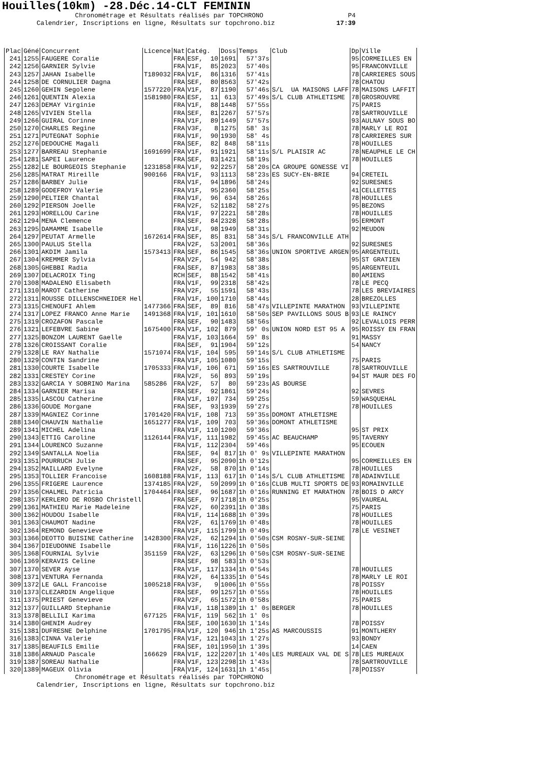Houilles(10km) -28.Déc.14-CLT FEMININ
Chronométrage et Résultats réalisés par TOPCHRONO P4 Calendrier, Inscriptions en ligne, Résultats sur topchrono.biz 17:39
| Plac | Géné | Concurrent | Licence | Nat | Catég. | Doss | Temps | Club | Dp | Ville |
| --- | --- | --- | --- | --- | --- | --- | --- | --- | --- | --- |
| 241 | 1255 | FAUGERE Coralie | | FRA | ESF, 10 | 1691 | 57'37s | | 95 | CORMEILLES EN |
| 242 | 1256 | GARNIER Sylvie | | FRA | V1F, 85 | 2023 | 57'40s | | 95 | FRANCONVILLE |
| 243 | 1257 | JAHAN Isabelle | T189032 | FRA | V1F, 86 | 1316 | 57'41s | | 78 | CARRIERES SOUS |
| 244 | 1258 | DE CORNULIER Dagna | | FRA | SEF, 80 | 8563 | 57'42s | | 78 | CHATOU |
| 245 | 1260 | GEHIN Segolene | 1577220 | FRA | V1F, 87 | 1190 | 57'46s | S/L UA MAISONS LAFF | 78 | MAISONS LAFFIT |
| 246 | 1261 | QUENTIN Alexia | 1581980 | FRA | ESF, 11 | 613 | 57'49s | S/L CLUB ATHLETISME | 78 | GROSROUVRE |
| 247 | 1263 | DEMAY Virginie | | FRA | V1F, 88 | 1448 | 57'55s | | 75 | PARIS |
| 248 | 1265 | VIVIEN Stella | | FRA | SEF, 81 | 2267 | 57'57s | | 78 | SARTROUVILLE |
| 249 | 1266 | GUIRAL Corinne | | FRA | V1F, 89 | 1449 | 57'57s | | 93 | AULNAY SOUS BO |
| 250 | 1270 | CHARLES Regine | | FRA | V3F, 8 | 1275 | 58' 3s | | 78 | MARLY LE ROI |
| 251 | 1271 | PUTEGNAT Sophie | | FRA | V1F, 90 | 1930 | 58' 4s | | 78 | CARRIERES SUR |
| 252 | 1276 | DEDOUCHE Magali | | FRA | SEF, 82 | 848 | 58'11s | | 78 | HOUILLES |
| 253 | 1277 | BARREAU Stephanie | 1691699 | FRA | V1F, 91 | 1921 | 58'11s | S/L PLAISIR AC | 78 | NEAUPHLE LE CH |
| 254 | 1281 | SAPEI Laurence | | FRA | SEF, 83 | 1421 | 58'19s | | 78 | HOUILLES |
| 255 | 1282 | LE BOURGEOIS Stephanie | 1231858 | FRA | V1F, 92 | 2257 | 58'20s | CA GROUPE GONESSE VI | | |
| 256 | 1285 | MATRAT Mireille | 900166 | FRA | V1F, 93 | 1113 | 58'23s | ES SUCY-EN-BRIE | 94 | CRETEIL |
| 257 | 1286 | BARBEY Julie | | FRA | V1F, 94 | 1896 | 58'24s | | 92 | SURESNES |
| 258 | 1289 | GODEFROY Valerie | | FRA | V1F, 95 | 2360 | 58'25s | | 41 | CELLETTES |
| 259 | 1290 | PELTIER Chantal | | FRA | V1F, 96 | 634 | 58'26s | | 78 | HOUILLES |
| 260 | 1292 | PIERSON Joelle | | FRA | V2F, 52 | 1182 | 58'27s | | 95 | BEZONS |
| 261 | 1293 | HORELLOU Carine | | FRA | V1F, 97 | 2221 | 58'28s | | 78 | HOUILLES |
| 262 | 1294 | MENA Clemence | | FRA | SEF, 84 | 2328 | 58'28s | | 95 | ERMONT |
| 263 | 1295 | DAMAMME Isabelle | | FRA | V1F, 98 | 1949 | 58'31s | | 92 | MEUDON |
| 264 | 1297 | PEUTAT Armelle | 1672614 | FRA | SEF, 85 | 831 | 58'34s | S/L FRANCONVILLE ATH | | |
| 265 | 1300 | PAULUS Stella | | FRA | V2F, 53 | 2001 | 58'36s | | 92 | SURESNES |
| 266 | 1301 | AKDIM Jamila | 1573413 | FRA | SEF, 86 | 1545 | 58'36s | UNION SPORTIVE ARGEN | 95 | ARGENTEUIL |
| 267 | 1304 | KREMMER Sylvia | | FRA | V2F, 54 | 942 | 58'38s | | 95 | ST GRATIEN |
| 268 | 1305 | GHEBBI Radia | | FRA | SEF, 87 | 1983 | 58'38s | | 95 | ARGENTEUIL |
| 269 | 1307 | DELACROIX Ting | | RCH | SEF, 88 | 1542 | 58'41s | | 80 | AMIENS |
| 270 | 1308 | MADALENO Elisabeth | | FRA | V1F, 99 | 2318 | 58'42s | | 78 | LE PECQ |
| 271 | 1310 | MAROT Catherine | | FRA | V2F, 55 | 1591 | 58'43s | | 78 | LES BREVIAIRES |
| 272 | 1311 | ROUSSE DILLENSCHNEIDER Hel | | FRA | V1F, 100 | 1710 | 58'44s | | 28 | BREZOLLES |
| 273 | 1315 | CHENOUFI Ahlem | 1477366 | FRA | SEF, 89 | 816 | 58'47s | VILLEPINTE MARATHON | 93 | VILLEPINTE |
| 274 | 1317 | LOPEZ FRANCO Anne Marie | 1491368 | FRA | V1F, 101 | 1610 | 58'50s | SEP PAVILLONS SOUS B | 93 | LE RAINCY |
| 275 | 1319 | CROZAFON Pascale | | FRA | SEF, 90 | 1483 | 58'56s | | 92 | LEVALLOIS PERR |
| 276 | 1321 | LEFEBVRE Sabine | 1675400 | FRA | V1F, 102 | 879 | 59' 0s | UNION NORD EST 95 A | 95 | ROISSY EN FRAN |
| 277 | 1325 | BONZOM LAURENT Gaelle | | FRA | V1F, 103 | 1664 | 59' 8s | | 91 | MASSY |
| 278 | 1326 | CROISSANT Coralie | | FRA | SEF, 91 | 1904 | 59'12s | | 54 | NANCY |
| 279 | 1328 | LE RAY Nathalie | 1571074 | FRA | V1F, 104 | 595 | 59'14s | S/L CLUB ATHLETISME | | |
| 280 | 1329 | CONTIN Sandrine | | FRA | V1F, 105 | 1080 | 59'15s | | 75 | PARIS |
| 281 | 1330 | COURTE Isabelle | 1705333 | FRA | V1F, 106 | 671 | 59'16s | ES SARTROUVILLE | 78 | SARTROUVILLE |
| 282 | 1331 | CRESTEY Corine | | FRA | V2F, 56 | 893 | 59'19s | | 94 | ST MAUR DES FO |
| 283 | 1332 | GARCIA Y SOBRINO Marina | 585286 | FRA | V2F, 57 | 80 | 59'23s | AS BOURSE | | |
| 284 | 1334 | GARNIER Marisa | | FRA | SEF, 92 | 1861 | 59'24s | | 92 | SEVRES |
| 285 | 1335 | LASCOU Catherine | | FRA | V1F, 107 | 734 | 59'25s | | 59 | WASQUEHAL |
| 286 | 1336 | GOUDE Morgane | | FRA | SEF, 93 | 1939 | 59'27s | | 78 | HOUILLES |
| 287 | 1339 | MAGNIEZ Corinne | 1701420 | FRA | V1F, 108 | 713 | 59'35s | DOMONT ATHLETISME | | |
| 288 | 1340 | CHAUVIN Nathalie | 1651277 | FRA | V1F, 109 | 703 | 59'36s | DOMONT ATHLETISME | | |
| 289 | 1341 | MICHEL Adelina | | FRA | V1F, 110 | 1200 | 59'36s | | 95 | ST PRIX |
| 290 | 1343 | ETTIG Caroline | 1126144 | FRA | V1F, 111 | 1982 | 59'45s | AC BEAUCHAMP | 95 | TAVERNY |
| 291 | 1344 | LOURENCO Suzanne | | FRA | V1F, 112 | 2304 | 59'46s | | 95 | ECOUEN |
| 292 | 1349 | SANTALLA Noelia | | FRA | SEF, 94 | 817 | 1h 0' 9s | VILLEPINTE MARATHON | | |
| 293 | 1351 | POURRUCH Julie | | FRA | SEF, 95 | 2090 | 1h 0'12s | | 95 | CORMEILLES EN |
| 294 | 1352 | MAILLARD Evelyne | | FRA | V2F, 58 | 870 | 1h 0'14s | | 78 | HOUILLES |
| 295 | 1353 | TOLLIER Francoise | 1608188 | FRA | V1F, 113 | 617 | 1h 0'14s | S/L CLUB ATHLETISME | 78 | ADAINVILLE |
| 296 | 1355 | FRIGERE Laurence | 1374185 | FRA | V2F, 59 | 2099 | 1h 0'16s | CLUB MULTI SPORTS DE | 93 | ROMAINVILLE |
| 297 | 1356 | CHALMEL Patricia | 1704464 | FRA | SEF, 96 | 1687 | 1h 0'16s | RUNNING ET MARATHON | 78 | BOIS D ARCY |
| 298 | 1357 | KERLERO DE ROSBO Christell | | FRA | SEF, 97 | 1718 | 1h 0'25s | | 95 | VAUREAL |
| 299 | 1361 | MATHIEU Marie Madeleine | | FRA | V2F, 60 | 2391 | 1h 0'38s | | 75 | PARIS |
| 300 | 1362 | HOUDOU Isabelle | | FRA | V1F, 114 | 1688 | 1h 0'39s | | 78 | HOUILLES |
| 301 | 1363 | CHAUMOT Nadine | | FRA | V2F, 61 | 1769 | 1h 0'48s | | 78 | HOUILLES |
| 302 | 1364 | REMOND Genevieve | | FRA | V1F, 115 | 1799 | 1h 0'49s | | 78 | LE VESINET |
| 303 | 1366 | DEOTTO BUISINE Catherine | 1428300 | FRA | V2F, 62 | 1294 | 1h 0'50s | CSM ROSNY-SUR-SEINE | | |
| 304 | 1367 | DIEUDONNE Isabelle | | FRA | V1F, 116 | 1226 | 1h 0'50s | | | |
| 305 | 1368 | FOURNIAL Sylvie | 351159 | FRA | V2F, 63 | 1296 | 1h 0'50s | CSM ROSNY-SUR-SEINE | | |
| 306 | 1369 | KERAVIS Celine | | FRA | SEF, 98 | 583 | 1h 0'53s | | | |
| 307 | 1370 | SEVER Ayse | | FRA | V1F, 117 | 1334 | 1h 0'54s | | 78 | HOUILLES |
| 308 | 1371 | VENTURA Fernanda | | FRA | V2F, 64 | 1335 | 1h 0'54s | | 78 | MARLY LE ROI |
| 309 | 1372 | LE GALL Francoise | 1005218 | FRA | V3F, 9 | 1006 | 1h 0'55s | | 78 | POISSY |
| 310 | 1373 | CLEZARDIN Angelique | | FRA | SEF, 99 | 1257 | 1h 0'55s | | 78 | HOUILLES |
| 311 | 1375 | PRIEST Genevieve | | FRA | V2F, 65 | 1572 | 1h 0'58s | | 75 | PARIS |
| 312 | 1377 | GUILLARD Stephanie | | FRA | V1F, 118 | 1389 | 1h 1' 0s | BERGER | 78 | HOUILLES |
| 313 | 1378 | BELLILI Karima | 677125 | FRA | V1F, 119 | 562 | 1h 1' 0s | | | |
| 314 | 1380 | GHENIM Audrey | | FRA | SEF, 100 | 1630 | 1h 1'14s | | 78 | POISSY |
| 315 | 1381 | DUFRESNE Delphine | 1701795 | FRA | V1F, 120 | 946 | 1h 1'25s | AS MARCOUSSIS | 91 | MONTLHERY |
| 316 | 1383 | CINNA Valerie | | FRA | V1F, 121 | 1043 | 1h 1'27s | | 93 | BONDY |
| 317 | 1385 | BEAUFILS Emilie | | FRA | SEF, 101 | 1950 | 1h 1'39s | | 14 | CAEN |
| 318 | 1386 | ARNAUD Pascale | 166629 | FRA | V1F, 122 | 2207 | 1h 1'40s | LES MUREAUX VAL DE S | 78 | LES MUREAUX |
| 319 | 1387 | SOREAU Nathalie | | FRA | V1F, 123 | 2298 | 1h 1'43s | | 78 | SARTROUVILLE |
| 320 | 1389 | MAGEUX Olivia | | FRA | V1F, 124 | 1631 | 1h 1'45s | | 78 | POISSY |
Chronométrage et Résultats réalisés par TOPCHRONO Calendrier, Inscriptions en ligne, Résultats sur topchrono.biz